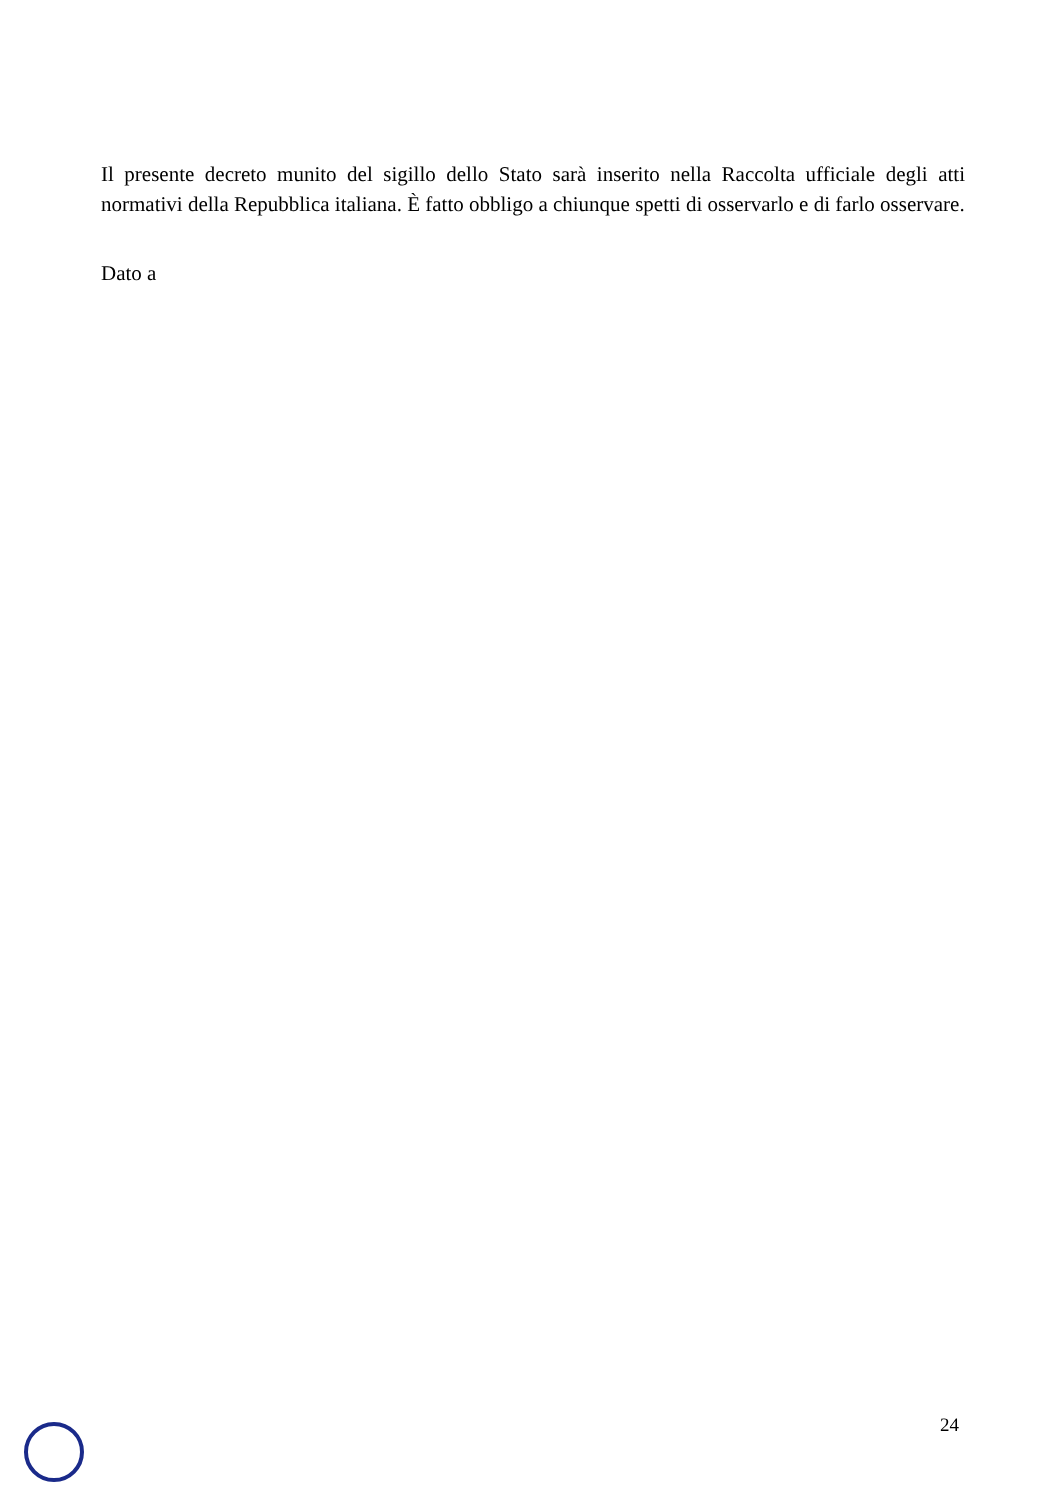Il presente decreto munito del sigillo dello Stato sarà inserito nella Raccolta ufficiale degli atti normativi della Repubblica italiana. È fatto obbligo a chiunque spetti di osservarlo e di farlo osservare.
Dato a
24